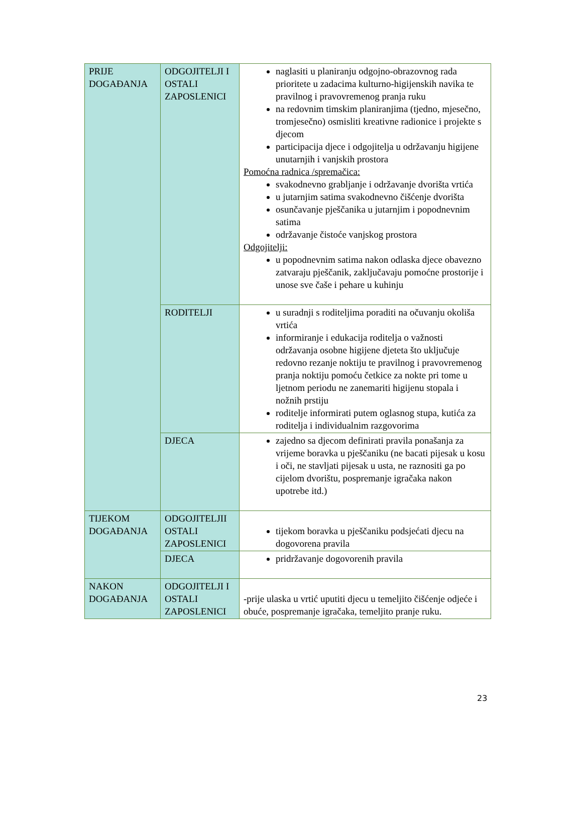| PRIJE DOGAĐANJA | ODGOJITELJI I OSTALI ZAPOSLENICI | naglasiti u planiranju odgojno-obrazovnog rada prioritete u zadacima kulturno-higijenskih navika te pravilnog i pravovremenog pranja ruku na redovnim timskim planiranjima (tjedno, mjesečno, tromjesečno) osmisliti kreativne radionice i projekte s djecom participacija djece i odgojitelja u održavanju higijene unutarnjih i vanjskih prostora Pomoćna radnica /spremačica: svakodnevno grabljanje i održavanje dvorišta vrtića u jutarnjim satima svakodnevno čišćenje dvorišta osunčavanje pješčanika u jutarnjim i popodnevnim satima održavanje čistoće vanjskog prostora Odgojitelji: u popodnevnim satima nakon odlaska djece obavezno zatvaraju pješčanik, zaključavaju pomoćne prostorije i unose sve čaše i pehare u kuhinju |
| | RODITELJI | u suradnji s roditeljima poraditi na očuvanju okoliša vrtića informiranje i edukacija roditelja o važnosti održavanja osobne higijene djeteta što uključuje redovno rezanje noktiju te pravilnog i pravovremenog pranja noktiju pomoću četkice za nokte pri tome u ljetnom periodu ne zanemariti higijenu stopala i nožnih prstiju roditelje informirati putem oglasnog stupa, kutića za roditelja i individualnim razgovorima |
| | DJECA | zajedno sa djecom definirati pravila ponašanja za vrijeme boravka u pješčaniku (ne bacati pijesak u kosu i oči, ne stavljati pijesak u usta, ne raznositi ga po cijelom dvorištu, pospremanje igračaka nakon upotrebe itd.) |
| TIJEKOM DOGAĐANJA | ODGOJITELJII OSTALI ZAPOSLENICI | tijekom boravka u pješčaniku podsjećati djecu na dogovorena pravila |
| | DJECA | pridržavanje dogovorenih pravila |
| NAKON DOGAĐANJA | ODGOJITELJI I OSTALI ZAPOSLENICI | -prije ulaska u vrtić uputiti djecu u temeljito čišćenje odjeće i obuće, pospremanje igračaka, temeljito pranje ruku. |
23